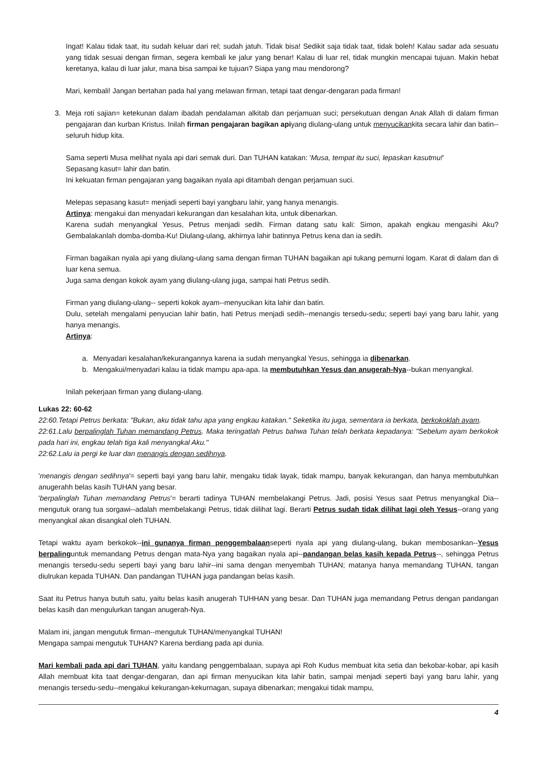Ingat! Kalau tidak taat, itu sudah keluar dari rel; sudah jatuh. Tidak bisa! Sedikit saja tidak taat, tidak boleh! Kalau sadar ada sesuatu yang tidak sesuai dengan firman, segera kembali ke jalur yang benar! Kalau di luar rel, tidak mungkin mencapai tujuan. Makin hebat keretanya, kalau di luar jalur, mana bisa sampai ke tujuan? Siapa yang mau mendorong?
Mari, kembali! Jangan bertahan pada hal yang melawan firman, tetapi taat dengar-dengaran pada firman!
3. Meja roti sajian= ketekunan dalam ibadah pendalaman alkitab dan perjamuan suci; persekutuan dengan Anak Allah di dalam firman pengajaran dan kurban Kristus. Inilah firman pengajaran bagikan apiyang diulang-ulang untuk menyucikankita secara lahir dan batin--seluruh hidup kita.
Sama seperti Musa melihat nyala api dari semak duri. Dan TUHAN katakan: 'Musa, tempat itu suci, lepaskan kasutmu!'
Sepasang kasut= lahir dan batin.
Ini kekuatan firman pengajaran yang bagaikan nyala api ditambah dengan perjamuan suci.
Melepas sepasang kasut= menjadi seperti bayi yangbaru lahir, yang hanya menangis.
Artinya: mengakui dan menyadari kekurangan dan kesalahan kita, untuk dibenarkan.
Karena sudah menyangkal Yesus, Petrus menjadi sedih. Firman datang satu kali: Simon, apakah engkau mengasihi Aku? Gembalakanlah domba-domba-Ku! Diulang-ulang, akhirnya lahir batinnya Petrus kena dan ia sedih.
Firman bagaikan nyala api yang diulang-ulang sama dengan firman TUHAN bagaikan api tukang pemurni logam. Karat di dalam dan di luar kena semua.
Juga sama dengan kokok ayam yang diulang-ulang juga, sampai hati Petrus sedih.
Firman yang diulang-ulang-- seperti kokok ayam--menyucikan kita lahir dan batin.
Dulu, setelah mengalami penyucian lahir batin, hati Petrus menjadi sedih--menangis tersedu-sedu; seperti bayi yang baru lahir, yang hanya menangis.
Artinya:
a. Menyadari kesalahan/kekurangannya karena ia sudah menyangkal Yesus, sehingga ia dibenarkan.
b. Mengakui/menyadari kalau ia tidak mampu apa-apa. Ia membutuhkan Yesus dan anugerah-Nya--bukan menyangkal.
Inilah pekerjaan firman yang diulang-ulang.
Lukas 22: 60-62
22:60.Tetapi Petrus berkata: "Bukan, aku tidak tahu apa yang engkau katakan." Seketika itu juga, sementara ia berkata, berkokoklah ayam.
22:61.Lalu berpalinglah Tuhan memandang Petrus. Maka teringatlah Petrus bahwa Tuhan telah berkata kepadanya: "Sebelum ayam berkokok pada hari ini, engkau telah tiga kali menyangkal Aku."
22:62.Lalu ia pergi ke luar dan menangis dengan sedihnya.
'menangis dengan sedihnya'= seperti bayi yang baru lahir, mengaku tidak layak, tidak mampu, banyak kekurangan, dan hanya membutuhkan anugerahh belas kasih TUHAN yang besar.
'berpalinglah Tuhan memandang Petrus'= berarti tadinya TUHAN membelakangi Petrus. Jadi, posisi Yesus saat Petrus menyangkal Dia--mengutuk orang tua sorgawi--adalah membelakangi Petrus, tidak diilihat lagi. Berarti Petrus sudah tidak dilihat lagi oleh Yesus--orang yang menyangkal akan disangkal oleh TUHAN.
Tetapi waktu ayam berkokok--ini gunanya firman penggembalaanseperti nyala api yang diulang-ulang, bukan membosankan--Yesus berpalinguntuk memandang Petrus dengan mata-Nya yang bagaikan nyala api--pandangan belas kasih kepada Petrus--, sehingga Petrus menangis tersedu-sedu seperti bayi yang baru lahir--ini sama dengan menyembah TUHAN; matanya hanya memandang TUHAN, tangan diulrukan kepada TUHAN. Dan pandangan TUHAN juga pandangan belas kasih.
Saat itu Petrus hanya butuh satu, yaitu belas kasih anugerah TUHHAN yang besar. Dan TUHAN juga memandang Petrus dengan pandangan belas kasih dan mengulurkan tangan anugerah-Nya.
Malam ini, jangan mengutuk firman--mengutuk TUHAN/menyangkal TUHAN!
Mengapa sampai mengutuk TUHAN? Karena berdiang pada api dunia.
Mari kembali pada api dari TUHAN, yaitu kandang penggembalaan, supaya api Roh Kudus membuat kita setia dan bekobar-kobar, api kasih Allah membuat kita taat dengar-dengaran, dan api firman menyucikan kita lahir batin, sampai menjadi seperti bayi yang baru lahir, yang menangis tersedu-sedu--mengakui kekurangan-kekurnagan, supaya dibenarkan; mengakui tidak mampu,
4